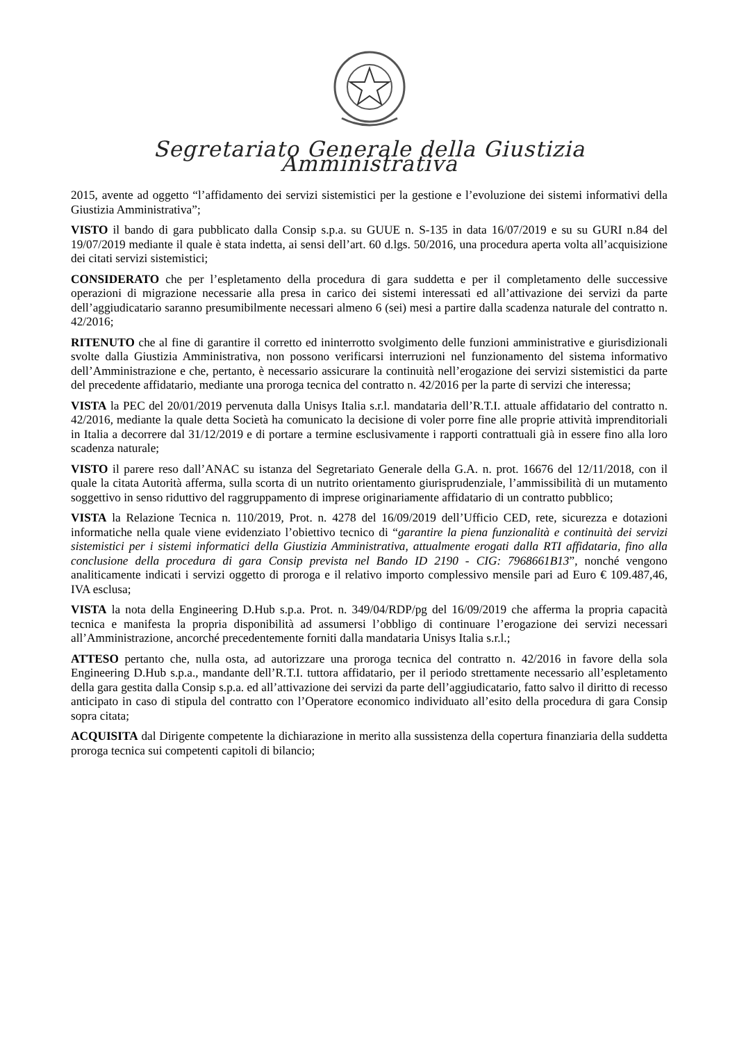Segretariato Generale della Giustizia Amministrativa
2015, avente ad oggetto “l’affidamento dei servizi sistemistici per la gestione e l’evoluzione dei sistemi informativi della Giustizia Amministrativa”;
VISTO il bando di gara pubblicato dalla Consip s.p.a. su GUUE n. S-135 in data 16/07/2019 e su su GURI n.84 del 19/07/2019 mediante il quale è stata indetta, ai sensi dell’art. 60 d.lgs. 50/2016, una procedura aperta volta all’acquisizione dei citati servizi sistemistici;
CONSIDERATO che per l’espletamento della procedura di gara suddetta e per il completamento delle successive operazioni di migrazione necessarie alla presa in carico dei sistemi interessati ed all’attivazione dei servizi da parte dell’aggiudicatario saranno presumibilmente necessari almeno 6 (sei) mesi a partire dalla scadenza naturale del contratto n. 42/2016;
RITENUTO che al fine di garantire il corretto ed ininterrotto svolgimento delle funzioni amministrative e giurisdizionali svolte dalla Giustizia Amministrativa, non possono verificarsi interruzioni nel funzionamento del sistema informativo dell’Amministrazione e che, pertanto, è necessario assicurare la continuità nell’erogazione dei servizi sistemistici da parte del precedente affidatario, mediante una proroga tecnica del contratto n. 42/2016 per la parte di servizi che interessa;
VISTA la PEC del 20/01/2019 pervenuta dalla Unisys Italia s.r.l. mandataria dell’R.T.I. attuale affidatario del contratto n. 42/2016, mediante la quale detta Società ha comunicato la decisione di voler porre fine alle proprie attività imprenditoriali in Italia a decorrere dal 31/12/2019 e di portare a termine esclusivamente i rapporti contrattuali già in essere fino alla loro scadenza naturale;
VISTO il parere reso dall’ANAC su istanza del Segretariato Generale della G.A. n. prot. 16676 del 12/11/2018, con il quale la citata Autorità afferma, sulla scorta di un nutrito orientamento giurisprudenziale, l’ammissibilità di un mutamento soggettivo in senso riduttivo del raggruppamento di imprese originariamente affidatario di un contratto pubblico;
VISTA la Relazione Tecnica n. 110/2019, Prot. n. 4278 del 16/09/2019 dell’Ufficio CED, rete, sicurezza e dotazioni informatiche nella quale viene evidenziato l’obiettivo tecnico di “garantire la piena funzionalità e continuità dei servizi sistemistici per i sistemi informatici della Giustizia Amministrativa, attualmente erogati dalla RTI affidataria, fino alla conclusione della procedura di gara Consip prevista nel Bando ID 2190 - CIG: 7968661B13”, nonché vengono analiticamente indicati i servizi oggetto di proroga e il relativo importo complessivo mensile pari ad Euro € 109.487,46, IVA esclusa;
VISTA la nota della Engineering D.Hub s.p.a. Prot. n. 349/04/RDP/pg del 16/09/2019 che afferma la propria capacità tecnica e manifesta la propria disponibilità ad assumersi l’obbligo di continuare l’erogazione dei servizi necessari all’Amministrazione, ancorché precedentemente forniti dalla mandataria Unisys Italia s.r.l.;
ATTESO pertanto che, nulla osta, ad autorizzare una proroga tecnica del contratto n. 42/2016 in favore della sola Engineering D.Hub s.p.a., mandante dell’R.T.I. tuttora affidatario, per il periodo strettamente necessario all’espletamento della gara gestita dalla Consip s.p.a. ed all’attivazione dei servizi da parte dell’aggiudicatario, fatto salvo il diritto di recesso anticipato in caso di stipula del contratto con l’Operatore economico individuato all’esito della procedura di gara Consip sopra citata;
ACQUISITA dal Dirigente competente la dichiarazione in merito alla sussistenza della copertura finanziaria della suddetta proroga tecnica sui competenti capitoli di bilancio;